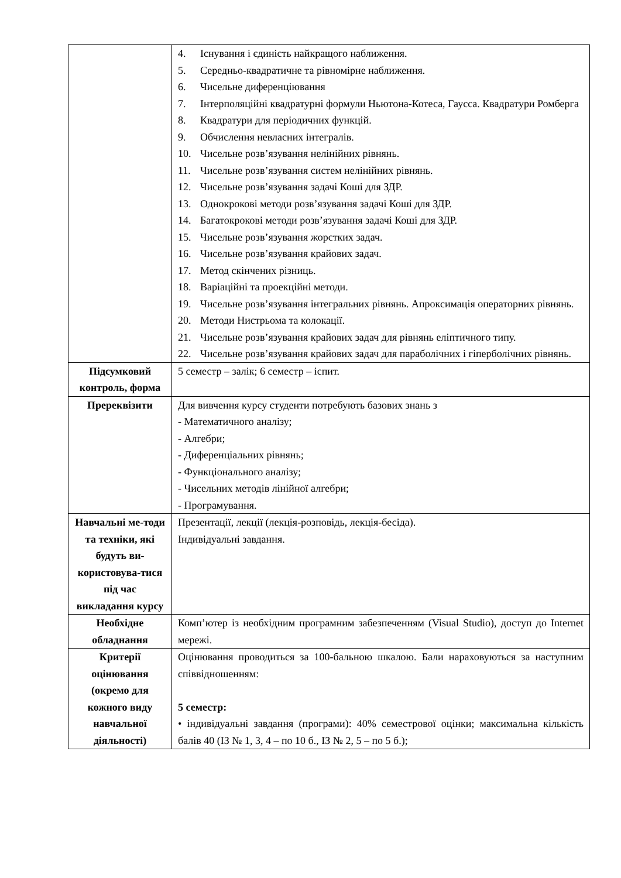| | 4. Існування і єдиність найкращого наближення. 5. Середньо-квадратичне та рівномірне наближення. 6. Чисельне диференціювання 7. Інтерполяційні квадратурні формули Ньютона-Котеса, Гаусса. Квадратури Ромберга 8. Квадратури для періодичних функцій. 9. Обчислення невласних інтегралів. 10. Чисельне розв’язування нелінійних рівнянь. 11. Чисельне розв’язування систем нелінійних рівнянь. 12. Чисельне розв’язування задачі Коші для ЗДР. 13. Однокрокові методи розв’язування задачі Коші для ЗДР. 14. Багатокрокові методи розв’язування задачі Коші для ЗДР. 15. Чисельне розв’язування жорстких задач. 16. Чисельне розв’язування крайових задач. 17. Метод скінчених різниць. 18. Варіаційні та проекційні методи. 19. Чисельне розв’язування інтегральних рівнянь. Апроксимація операторних рівнянь. 20. Методи Нистрьома та колокації. 21. Чисельне розв’язування крайових задач для рівнянь еліптичного типу. 22. Чисельне розв’язування крайових задач для параболічних і гіперболічних рівнянь. |
| Підсумковий контроль, форма | 5 семестр – залік; 6 семестр – іспит. |
| Пререквізити | Для вивчення курсу студенти потребують базових знань з - Математичного аналізу; - Алгебри; - Диференціальних рівнянь; - Функціонального аналізу; - Чисельних методів лінійної алгебри; - Програмування. |
| Навчальні ме-тоди та техніки, які будуть ви-користовува-тися під час викладання курсу | Презентації, лекції (лекція-розповідь, лекція-бесіда). Індивідуальні завдання. |
| Необхідне обладнання | Комп’ютер із необхідним програмним забезпеченням (Visual Studio), доступ до Internet мережі. |
| Критерії оцінювання (окремо для кожного виду навчальної діяльності) | Оцінювання проводиться за 100-бальною шкалою. Бали нараховуються за наступним співвідношенням: 5 семестр: • індивідуальні завдання (програми): 40% семестрової оцінки; максимальна кількість балів 40 (ІЗ № 1, 3, 4 – по 10 б., ІЗ № 2, 5 – по 5 б.); |